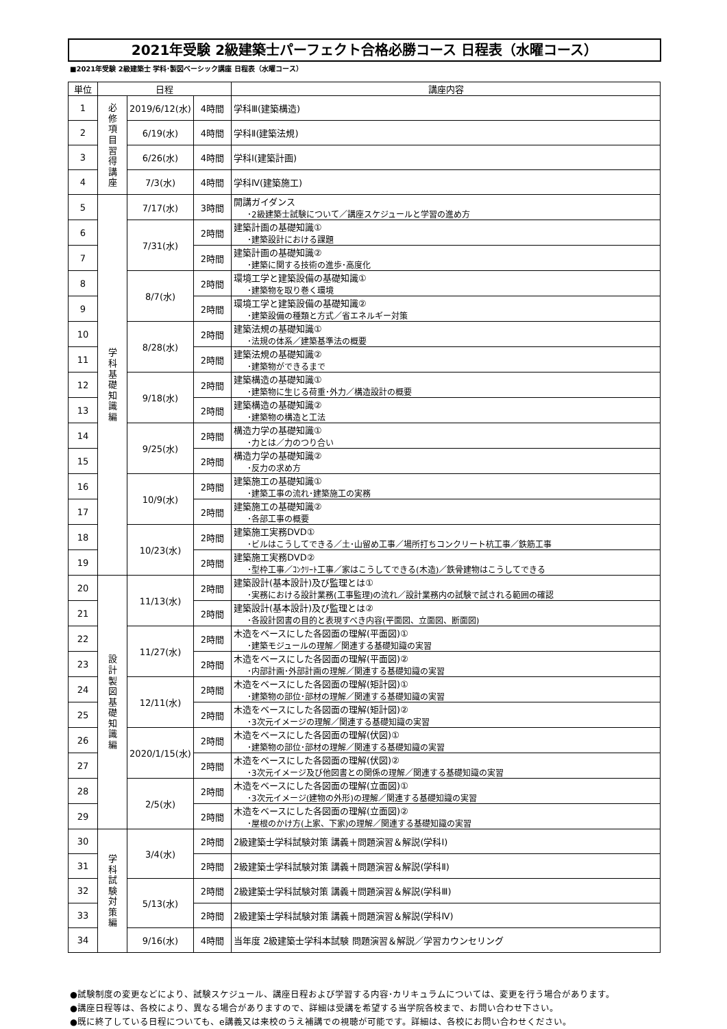2021年受験 2級建築士パーフェクト合格必勝コース 日程表（水曜コース）
■2021年受験 2級建築士 学科･製図ベーシック講座 日程表（水曜コース）
| 単位 | 日程 | | | 講座内容 |
| --- | --- | --- | --- | --- |
| 1 | 必 修 項 目 習 得 講 座 | 2019/6/12(水) | 4時間 | 学科Ⅲ(建築構造) |
| 2 | | 6/19(水) | 4時間 | 学科Ⅱ(建築法規) |
| 3 | | 6/26(水) | 4時間 | 学科Ⅰ(建築計画) |
| 4 | | 7/3(水) | 4時間 | 学科Ⅳ(建築施工) |
| 5 | 学 科 基 礎 知 識 編 | 7/17(水) | 3時間 | 開講ガイダンス ･2級建築士試験について／講座スケジュールと学習の進め方 |
| 6 | | 7/31(水) | 2時間 | 建築計画の基礎知識① ･建築設計における課題 |
| 7 | | | 2時間 | 建築計画の基礎知識② ･建築に関する技術の進歩･高度化 |
| 8 | | 8/7(水) | 2時間 | 環境工学と建築設備の基礎知識① ･建築物を取り巻く環境 |
| 9 | | | 2時間 | 環境工学と建築設備の基礎知識② ･建築設備の種類と方式／省エネルギー対策 |
| 10 | | 8/28(水) | 2時間 | 建築法規の基礎知識① ･法規の体系／建築基準法の概要 |
| 11 | | | 2時間 | 建築法規の基礎知識② ･建築物ができるまで |
| 12 | | 9/18(水) | 2時間 | 建築構造の基礎知識① ･建築物に生じる荷重･外力／構造設計の概要 |
| 13 | | | 2時間 | 建築構造の基礎知識② ･建築物の構造と工法 |
| 14 | | 9/25(水) | 2時間 | 構造力学の基礎知識① ･力とは／力のつり合い |
| 15 | | | 2時間 | 構造力学の基礎知識② ･反力の求め方 |
| 16 | | 10/9(水) | 2時間 | 建築施工の基礎知識① ･建築工事の流れ･建築施工の実務 |
| 17 | | | 2時間 | 建築施工の基礎知識② ･各部工事の概要 |
| 18 | | 10/23(水) | 2時間 | 建築施工実務DVD① ･ビルはこうしてできる／土･山留め工事／場所打ちコンクリート杭工事／鉄筋工事 |
| 19 | | | 2時間 | 建築施工実務DVD② ･型枠工事／ｺﾝｸﾘｰﾄ工事／家はこうしてできる(木造)／鉄骨建物はこうしてできる |
| 20 | 設 計 製 図 基 礎 知 識 編 | 11/13(水) | 2時間 | 建築設計(基本設計)及び監理とは① ･実務における設計業務(工事監理)の流れ／設計業務内の試験で試される範囲の確認 |
| 21 | | | 2時間 | 建築設計(基本設計)及び監理とは② ･各設計図書の目的と表現すべき内容(平面図、立面図、断面図) |
| 22 | | 11/27(水) | 2時間 | 木造をベースにした各図面の理解(平面図)① ･建築モジュールの理解／関連する基礎知識の実習 |
| 23 | | | 2時間 | 木造をベースにした各図面の理解(平面図)② ･内部計画･外部計画の理解／関連する基礎知識の実習 |
| 24 | | 12/11(水) | 2時間 | 木造をベースにした各図面の理解(矩計図)① ･建築物の部位･部材の理解／関連する基礎知識の実習 |
| 25 | | | 2時間 | 木造をベースにした各図面の理解(矩計図)② ･3次元イメージの理解／関連する基礎知識の実習 |
| 26 | | 2020/1/15(水) | 2時間 | 木造をベースにした各図面の理解(伏図)① ･建築物の部位･部材の理解／関連する基礎知識の実習 |
| 27 | | | 2時間 | 木造をベースにした各図面の理解(伏図)② ･3次元イメージ及び他図書との関係の理解／関連する基礎知識の実習 |
| 28 | | 2/5(水) | 2時間 | 木造をベースにした各図面の理解(立面図)① ･3次元イメージ(建物の外形)の理解／関連する基礎知識の実習 |
| 29 | | | 2時間 | 木造をベースにした各図面の理解(立面図)② ･屋根のかけ方(上家、下家)の理解／関連する基礎知識の実習 |
| 30 | 学 科 試 験 対 策 編 | 3/4(水) | 2時間 | 2級建築士学科試験対策 講義＋問題演習＆解説(学科Ⅰ) |
| 31 | | | 2時間 | 2級建築士学科試験対策 講義＋問題演習＆解説(学科Ⅱ) |
| 32 | | 5/13(水) | 2時間 | 2級建築士学科試験対策 講義＋問題演習＆解説(学科Ⅲ) |
| 33 | | | 2時間 | 2級建築士学科試験対策 講義＋問題演習＆解説(学科Ⅳ) |
| 34 | | 9/16(水) | 4時間 | 当年度 2級建築士学科本試験 問題演習＆解説／学習カウンセリング |
●試験制度の変更などにより、試験スケジュール、講座日程および学習する内容･カリキュラムについては、変更を行う場合があります。
●講座日程等は、各校により、異なる場合がありますので、詳細は受講を希望する当学院各校まで、お問い合わせ下さい。
●既に終了している日程についても、e講義又は来校のうえ補講での視聴が可能です。詳細は、各校にお問い合わせください。